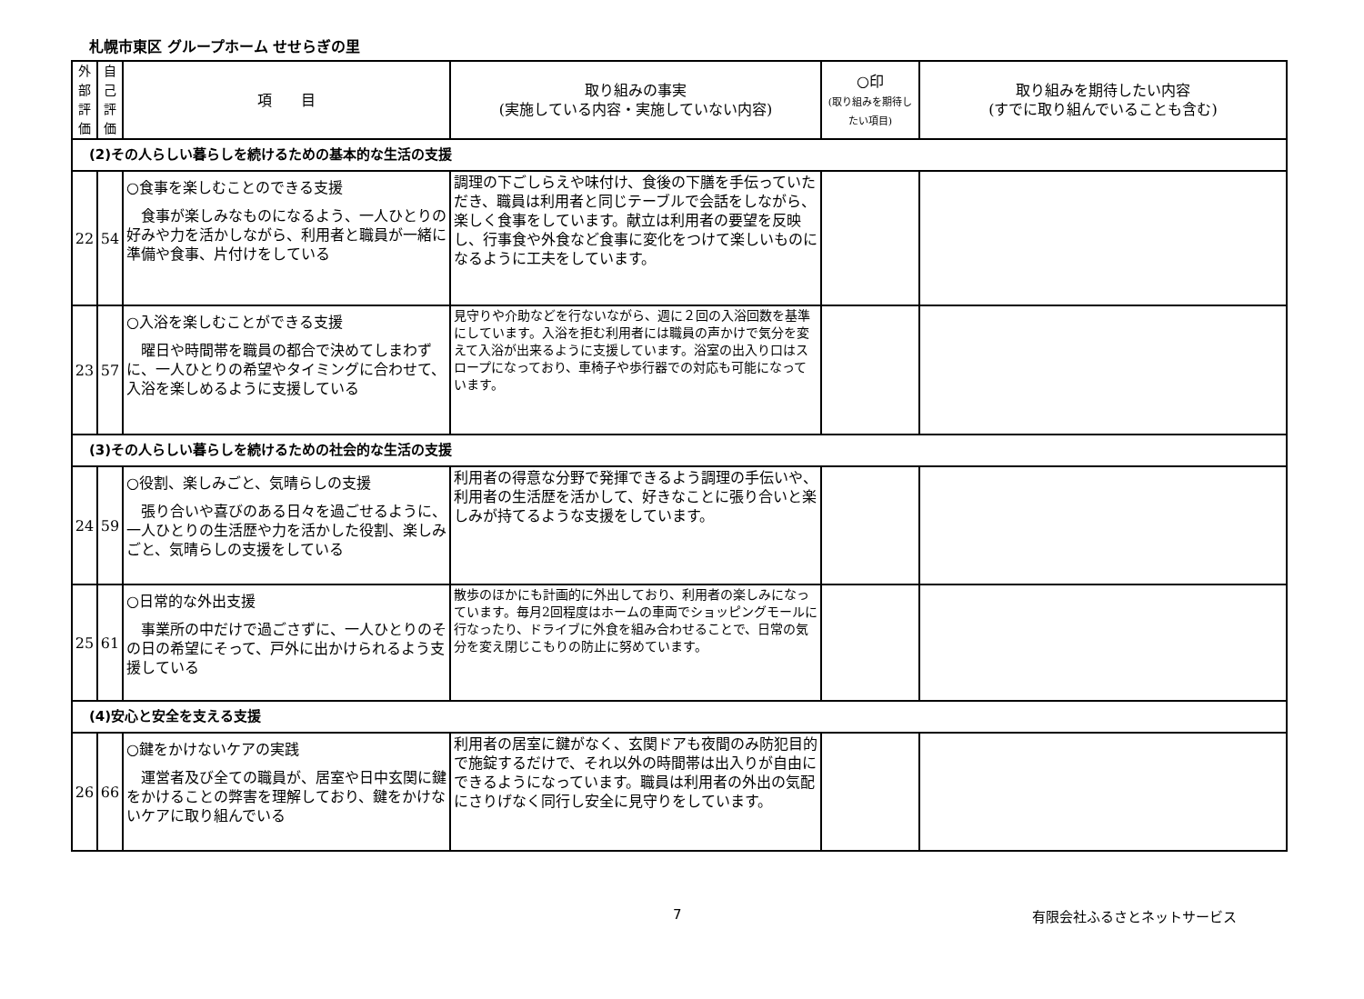札幌市東区 グループホーム せせらぎの里
| 外 部 評 価 | 自 己 評 価 | 項 目 | 取り組みの事実 (実施している内容・実施していない内容) | ○印 (取り組みを期待したい項目) | 取り組みを期待したい内容 (すでに取り組んでいることも含む) |
| --- | --- | --- | --- | --- | --- |
| (2)その人らしい暮らしを続けるための基本的な生活の支援 | | | | | |
| 22 | 54 | ○食事を楽しむことのできる支援 食事が楽しみなものになるよう、一人ひとりの好みや力を活かしながら、利用者と職員が一緒に準備や食事、片付けをしている | 調理の下ごしらえや味付け、食後の下膳を手伝っていただき、職員は利用者と同じテーブルで会話をしながら、楽しく食事をしています。献立は利用者の要望を反映し、行事食や外食など食事に変化をつけて楽しいものになるように工夫をしています。 | | |
| 23 | 57 | ○入浴を楽しむことができる支援 曜日や時間帯を職員の都合で決めてしまわずに、一人ひとりの希望やタイミングに合わせて、入浴を楽しめるように支援している | 見守りや介助などを行ないながら、週に２回の入浴回数を基準にしています。入浴を拒む利用者には職員の声かけで気分を変えて入浴が出来るように支援しています。浴室の出入り口はスロープになっており、車椅子や歩行器での対応も可能になっています。 | | |
| (3)その人らしい暮らしを続けるための社会的な生活の支援 | | | | | |
| 24 | 59 | ○役割、楽しみごと、気晴らしの支援 張り合いや喜びのある日々を過ごせるように、一人ひとりの生活歴や力を活かした役割、楽しみごと、気晴らしの支援をしている | 利用者の得意な分野で発揮できるよう調理の手伝いや、利用者の生活歴を活かして、好きなことに張り合いと楽しみが持てるような支援をしています。 | | |
| 25 | 61 | ○日常的な外出支援 事業所の中だけで過ごさずに、一人ひとりのその日の希望にそって、戸外に出かけられるよう支援している | 散歩のほかにも計画的に外出しており、利用者の楽しみになっています。毎月2回程度はホームの車両でショッピングモールに行なったり、ドライブに外食を組み合わせることで、日常の気分を変え閉じこもりの防止に努めています。 | | |
| (4)安心と安全を支える支援 | | | | | |
| 26 | 66 | ○鍵をかけないケアの実践 運営者及び全ての職員が、居室や日中玄関に鍵をかけることの弊害を理解しており、鍵をかけないケアに取り組んでいる | 利用者の居室に鍵がなく、玄関ドアも夜間のみ防犯目的で施錠するだけで、それ以外の時間帯は出入りが自由にできるようになっています。職員は利用者の外出の気配にさりげなく同行し安全に見守りをしています。 | | |
7 有限会社ふるさとネットサービス